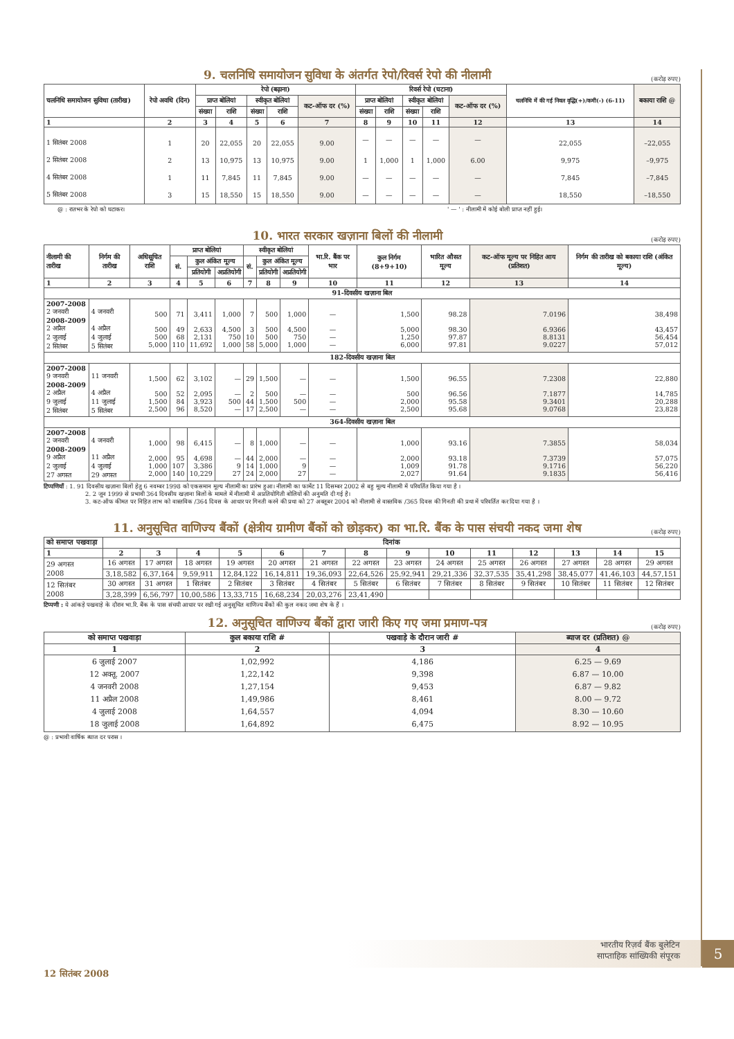9. चलनिधि समायोजन सुविधा के अंतर्गत रेपो/रिवर्स रेपो की नीलामी (करोड़ रुपए)
| चलनिधि समायोजन सुविधा (तारीख) | रेपो अवधि (दिन) | रेपो (बढ़ाना) | | | | | रिवर्स रेपो (घटाना) | | | | | चलनिधि में की गई निवल वृद्धि(+)/कमी(-) (6-11) | बकाया राशि @ |
| --- | --- | --- | --- | --- | --- | --- | --- | --- | --- | --- | --- | --- | --- |
| | | प्राप्त बोलियां | | स्वीकृत बोलियां | | कट-ऑफ दर (%) | प्राप्त बोलियां | | स्वीकृत बोलियां | | कट-ऑफ दर (%) | | |
| | | संख्या | राशि | संख्या | राशि | | संख्या | राशि | संख्या | राशि | | | |
| 1 | 2 | 3 | 4 | 5 | 6 | 7 | 8 | 9 | 10 | 11 | 12 | 13 | 14 |
| 1 सितंबर 2008 | 1 | 20 | 22,055 | 20 | 22,055 | 9.00 | — | — | — | — | — | 22,055 | –22,055 |
| 2 सितंबर 2008 | 2 | 13 | 10,975 | 13 | 10,975 | 9.00 | 1 | 1,000 | 1 | 1,000 | 6.00 | 9,975 | –9,975 |
| 4 सितंबर 2008 | 1 | 11 | 7,845 | 11 | 7,845 | 9.00 | — | — | — | — | — | 7,845 | –7,845 |
| 5 सितंबर 2008 | 3 | 15 | 18,550 | 15 | 18,550 | 9.00 | — | — | — | — | — | 18,550 | –18,550 |
@ : रातभर के रेपो को घटाकर। ' — ' : नीलामी में कोई बोली प्राप्त नहीं हुई।
10. भारत सरकार खज़ाना बिलों की नीलामी (करोड़ रुपए)
| नीलामी की तारीख | निर्गम की तारीख | अधिसूचित राशि | प्राप्त बोलियां | | | स्वीकृत बोलियां | | | भा.रि. बैंक पर भार | कुल निर्गम (8+9+10) | भारित औसत मूल्य | कट-ऑफ मूल्य पर निहित आय (प्रतिशत) | निर्गम की तारीख को बकाया राशि (अंकित मूल्य) |
| --- | --- | --- | --- | --- | --- | --- | --- | --- | --- | --- | --- | --- | --- |
| | | | सं. | कुल अंकित मूल्य | | सं. | कुल अंकित मूल्य | | | | | | |
| | | | | प्रतियोगी | अप्रतियोगी | | प्रतियोगी | अप्रतियोगी | | | | | |
| 1 | 2 | 3 | 4 | 5 | 6 | 7 | 8 | 9 | 10 | 11 | 12 | 13 | 14 |
| 91-दिवसीय खज़ाना बिल | | | | | | | | | | | | | |
| 2007-2008 2 जनवरी 2008-2009 2 अप्रैल 2 जुलाई 2 सितंबर | 4 जनवरी 4 अप्रैल 4 जुलाई 5 सितंबर | 500 500 500 5,000 | 71 49 68 110 | 3,411 2,633 2,131 11,692 | 1,000 4,500 750 1,000 | 7 3 10 58 | 500 500 500 5,000 | 1,000 4,500 750 1,000 | — — — — | 1,500 5,000 1,250 6,000 | 98.28 98.30 97.87 97.81 | 7.0196 6.9366 8.8131 9.0227 | 38,498 43,457 56,454 57,012 |
| 182-दिवसीय खज़ाना बिल | | | | | | | | | | | | | |
| 2007-2008 9 जनवरी 2008-2009 2 अप्रैल 9 जुलाई 2 सितंबर | 11 जनवरी 4 अप्रैल 11 जुलाई 5 सितंबर | 1,500 500 1,500 2,500 | 62 52 84 96 | 3,102 2,095 3,923 8,520 | — — 500 — | 29 2 44 17 | 1,500 500 1,500 2,500 | — — 500 — | — — — — | 1,500 500 2,000 2,500 | 96.55 96.56 95.58 95.68 | 7.2308 7.1877 9.3401 9.0768 | 22,880 14,785 20,288 23,828 |
| 364-दिवसीय खज़ाना बिल | | | | | | | | | | | | | |
| 2007-2008 2 जनवरी 2008-2009 9 अप्रैल 2 जुलाई 27 अगस्त | 4 जनवरी 11 अप्रैल 4 जुलाई 29 अगस्त | 1,000 2,000 1,000 2,000 | 98 95 107 140 | 6,415 4,698 3,386 10,229 | — — 9 27 | 8 44 14 24 | 1,000 2,000 1,000 2,000 | — — 9 27 | — — — — | 1,000 2,000 1,009 2,027 | 93.16 93.18 91.78 91.64 | 7.3855 7.3739 9.1716 9.1835 | 58,034 57,075 56,220 56,416 |
टिप्पणियाँ : 1. 91 दिवसीय खज़ाना बिलों हेतु 6 नवम्बर 1998 को एकसमान मूल्य नीलामी का प्रारंभ हुआ। नीलामी का फार्मेट 11 दिसम्बर 2002 से बहु मूल्य नीलामी में परिवर्तित किया गया है ।
2. 2 जून 1999 से प्रभावी 364 दिवसीय खज़ाना बिलों के मामले में नीलामी में अप्रतियोगिती बोलियों की अनुमति दी गई है।
3. कट-ऑफ कीमत पर निहित लाभ को वास्तविक /364 दिवस के आधार पर गिनती करने की प्रथा को 27 अक्तूबर 2004 को नीलामी से वास्तविक /365 दिवस की गिनती की प्रथा में परिवर्तित कर दिया गया है ।
11. अनुसूचित वाणिज्य बैंकों (क्षेत्रीय ग्रामीण बैंकों को छोड़कर) का भा.रि. बैंक के पास संचयी नकद जमा शेष (करोड़ रुपए)
| को समाप्त पखवाड़ा | दिनांक | | | | | | | | | | | | | |
| --- | --- | --- | --- | --- | --- | --- | --- | --- | --- | --- | --- | --- | --- | --- |
| 1 | 2 | 3 | 4 | 5 | 6 | 7 | 8 | 9 | 10 | 11 | 12 | 13 | 14 | 15 |
| 29 अगस्त 2008 | 16 अगस्त | 17 अगस्त | 18 अगस्त | 19 अगस्त | 20 अगस्त | 21 अगस्त | 22 अगस्त | 23 अगस्त | 24 अगस्त | 25 अगस्त | 26 अगस्त | 27 अगस्त | 28 अगस्त | 29 अगस्त |
| | 3,18,582 | 6,37,164 | 9,59,911 | 12,84,122 | 16,14,811 | 19,36,093 | 22,64,526 | 25,92,941 | 29,21,336 | 32,37,535 | 35,41,298 | 38,45,077 | 41,46,103 | 44,57,151 |
| 12 सितंबर 2008 | 30 अगस्त | 31 अगस्त | 1 सितंबर | 2 सितंबर | 3 सितंबर | 4 सितंबर | 5 सितंबर | 6 सितंबर | 7 सितंबर | 8 सितंबर | 9 सितंबर | 10 सितंबर | 11 सितंबर | 12 सितंबर |
| | 3,28,399 | 6,56,797 | 10,00,586 | 13,33,715 | 16,68,234 | 20,03,276 | 23,41,490 | | | | | | | |
टिप्पणी : ये आंकड़े पखवाड़े के दौरान भा.रि. बैंक के पास संचयी आधार पर रखी गई अनुसूचित वाणिज्य बैंकों की कुल नकद जमा शेष के हैं ।
12. अनुसूचित वाणिज्य बैंकों द्वारा जारी किए गए जमा प्रमाण-पत्र (करोड़ रुपए)
| को समाप्त पखवाड़ा | कुल बकाया राशि # | पखवाड़े के दौरान जारी # | ब्याज दर (प्रतिशत) @ |
| --- | --- | --- | --- |
| 1 | 2 | 3 | 4 |
| 6 जुलाई 2007 12 अक्तू. 2007 4 जनवरी 2008 11 अप्रैल 2008 4 जुलाई 2008 18 जुलाई 2008 | 1,02,992 1,22,142 1,27,154 1,49,986 1,64,557 1,64,892 | 4,186 9,398 9,453 8,461 4,094 6,475 | 6.25 — 9.69 6.87 — 10.00 6.87 — 9.82 8.00 — 9.72 8.30 — 10.60 8.92 — 10.95 |
@ : प्रभावी वार्षिक ब्याज दर परास ।
भारतीय रिज़र्व बैंक बुलेटिन
साप्ताहिक सांख्यिकी संपूरक
5
12 सितंबर 2008